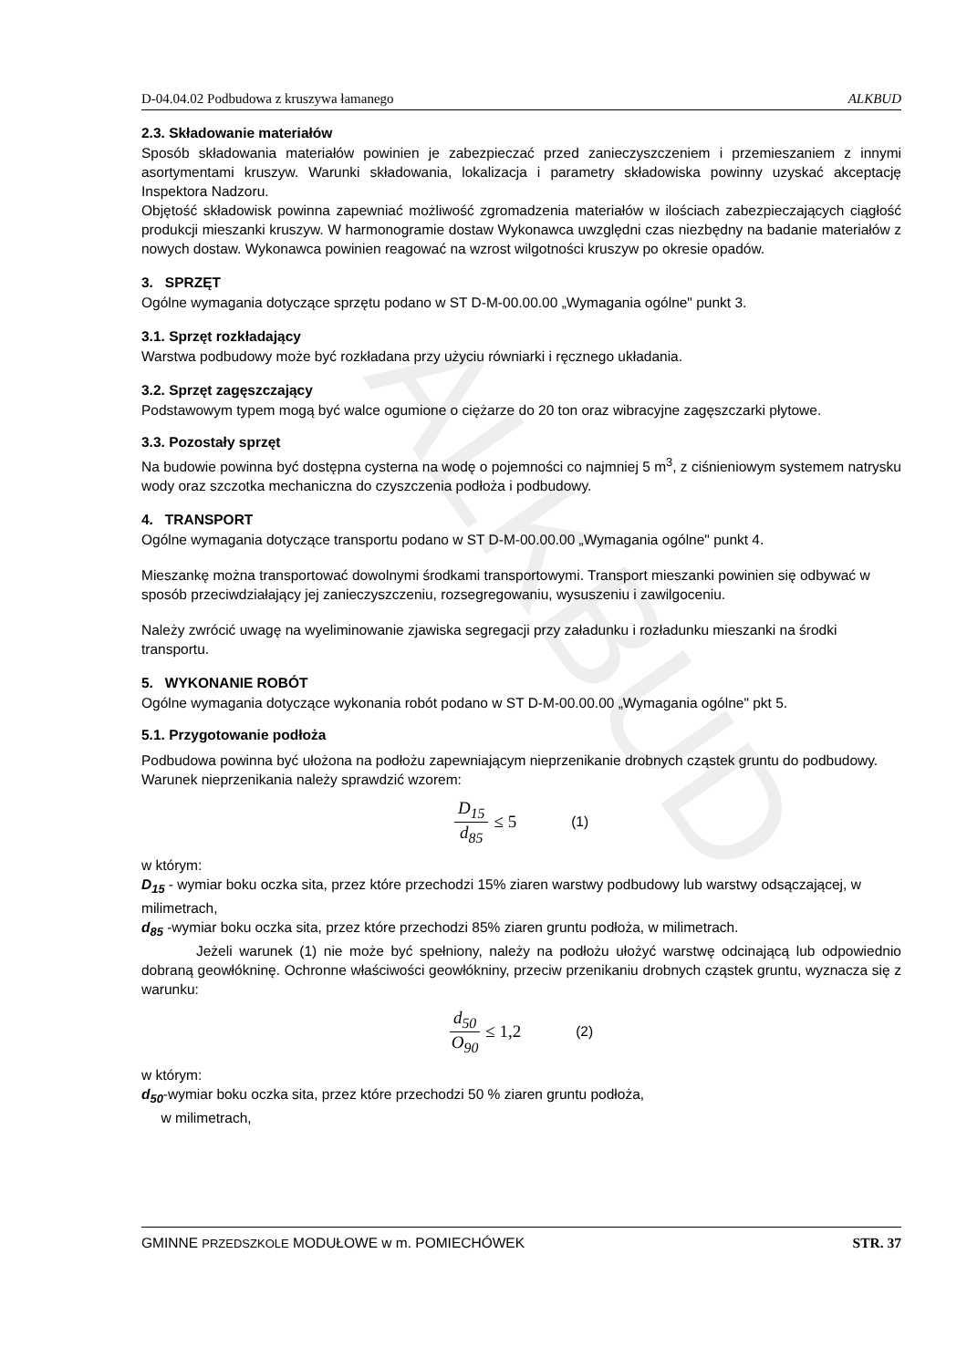ALKBUD
D-04.04.02 Podbudowa z kruszywa łamanego ALKBUD
2.3. Składowanie materiałów
Sposób składowania materiałów powinien je zabezpieczać przed zanieczyszczeniem i przemieszaniem z innymi asortymentami kruszyw. Warunki składowania, lokalizacja i parametry składowiska powinny uzyskać akceptację Inspektora Nadzoru.
Objętość składowisk powinna zapewniać możliwość zgromadzenia materiałów w ilościach zabezpieczających ciągłość produkcji mieszanki kruszyw. W harmonogramie dostaw Wykonawca uwzględni czas niezbędny na badanie materiałów z nowych dostaw. Wykonawca powinien reagować na wzrost wilgotności kruszyw po okresie opadów.
3. SPRZĘT
Ogólne wymagania dotyczące sprzętu podano w ST D-M-00.00.00 „Wymagania ogólne" punkt 3.
3.1. Sprzęt rozkładający
Warstwa podbudowy może być rozkładana przy użyciu równiarki i ręcznego układania.
3.2. Sprzęt zagęszczający
Podstawowym typem mogą być walce ogumione o ciężarze do 20 ton oraz wibracyjne zagęszczarki płytowe.
3.3. Pozostały sprzęt
Na budowie powinna być dostępna cysterna na wodę o pojemności co najmniej 5 m<sup>3</sup>, z ciśnieniowym systemem natrysku wody oraz szczotka mechaniczna do czyszczenia podłoża i podbudowy.
4. TRANSPORT
Ogólne wymagania dotyczące transportu podano w ST D-M-00.00.00 „Wymagania ogólne" punkt 4.
Mieszankę można transportować dowolnymi środkami transportowymi. Transport mieszanki powinien się odbywać w sposób przeciwdziałający jej zanieczyszczeniu, rozsegregowaniu, wysuszeniu i zawilgoceniu.
Należy zwrócić uwagę na wyeliminowanie zjawiska segregacji przy załadunku i rozładunku mieszanki na środki transportu.
5. WYKONANIE ROBÓT
Ogólne wymagania dotyczące wykonania robót podano w ST D-M-00.00.00 „Wymagania ogólne" pkt 5.
5.1. Przygotowanie podłoża
Podbudowa powinna być ułożona na podłożu zapewniającym nieprzenikanie drobnych cząstek gruntu do podbudowy. Warunek nieprzenikania należy sprawdzić wzorem:
D<sub>15</sub> d<sub>85</sub> ≤ 5 (1)
w którym:
D<sub>15</sub> - wymiar boku oczka sita, przez które przechodzi 15% ziaren warstwy podbudowy lub warstwy odsączającej, w milimetrach,
d<sub>85</sub> -wymiar boku oczka sita, przez które przechodzi 85% ziaren gruntu podłoża, w milimetrach.
Jeżeli warunek (1) nie może być spełniony, należy na podłożu ułożyć warstwę odcinającą lub odpowiednio dobraną geowłókninę. Ochronne właściwości geowłókniny, przeciw przenikaniu drobnych cząstek gruntu, wyznacza się z warunku:
d<sub>50</sub> O<sub>90</sub> ≤ 1,2 (2)
w którym:
d<sub>50</sub>-wymiar boku oczka sita, przez które przechodzi 50 % ziaren gruntu podłoża,
w milimetrach,
GMINNE PRZEDSZKOLE MODUŁOWE w m. POMIECHÓWEK STR. 37